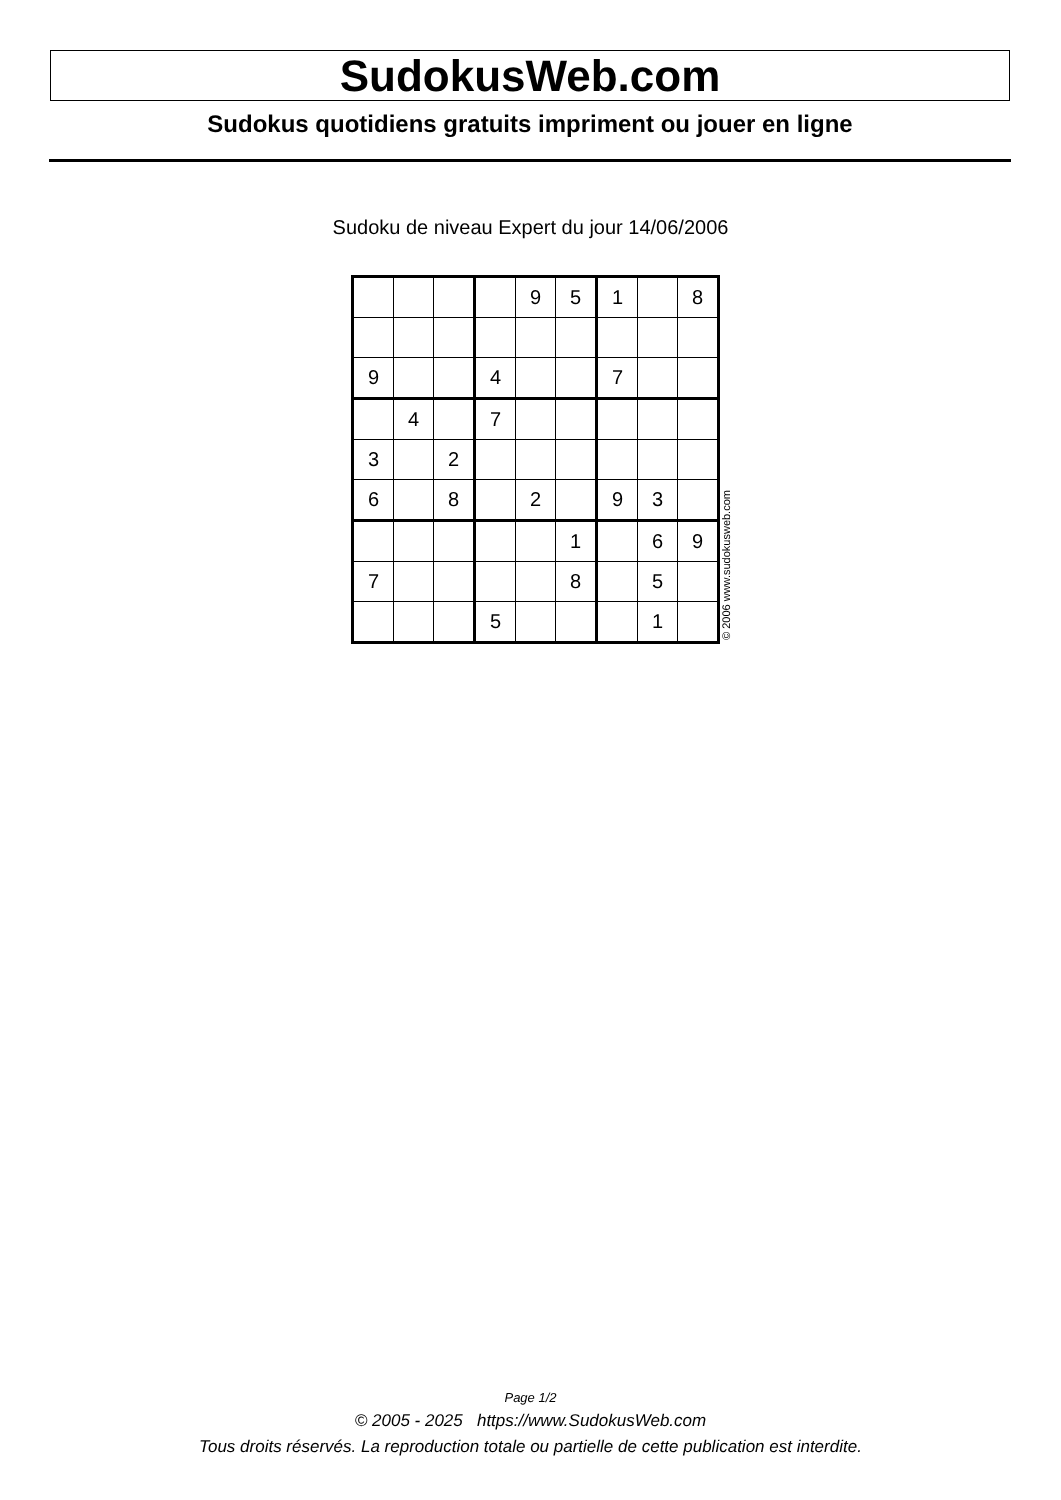SudokusWeb.com
Sudokus quotidiens gratuits impriment ou jouer en ligne
Sudoku de niveau Expert du jour 14/06/2006
| | | | | 9 | 5 | 1 | | 8 |
| 9 | | | 4 | | | 7 | | |
| | 4 | | 7 | | | | | |
| 3 | | 2 | | | | | | |
| 6 | | 8 | | 2 | | 9 | 3 | |
| | | | | | 1 | | 6 | 9 |
| 7 | | | | | 8 | | 5 | |
| | | | 5 | | | | 1 | |
© 2006 www.sudokusweb.com
Page 1/2
© 2005 - 2025 https://www.SudokusWeb.com
Tous droits réservés. La reproduction totale ou partielle de cette publication est interdite.